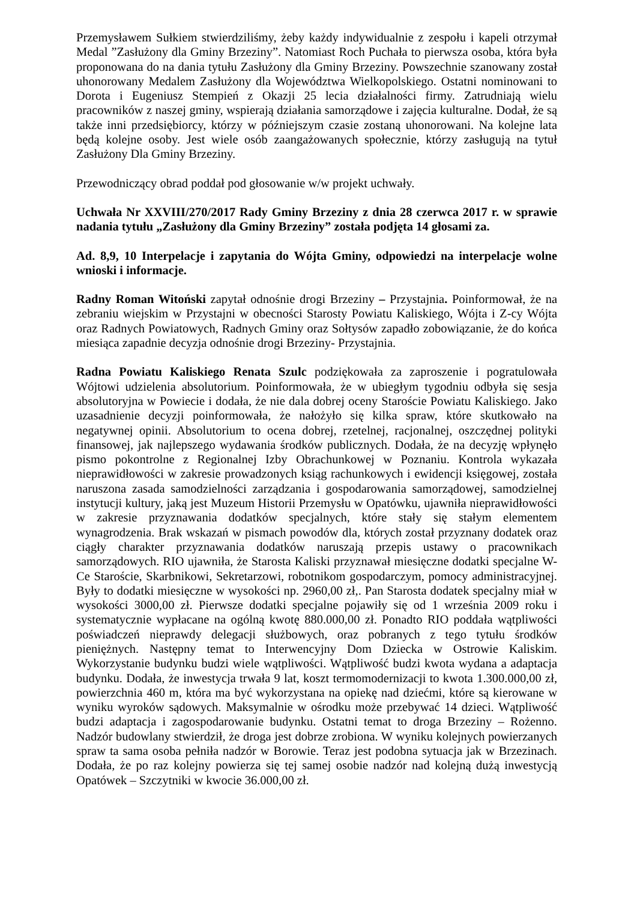Przemysławem Sułkiem stwierdziliśmy, żeby każdy indywidualnie z zespołu i kapeli otrzymał Medal ”Zasłużony dla Gminy Brzeziny”. Natomiast Roch Puchała to pierwsza osoba, która była proponowana do na dania tytułu Zasłużony dla Gminy Brzeziny. Powszechnie szanowany został uhonorowany Medalem Zasłużony dla Województwa Wielkopolskiego. Ostatni nominowani to Dorota i Eugeniusz Stempień z Okazji 25 lecia działalności firmy. Zatrudniają wielu pracowników z naszej gminy, wspierają działania samorządowe i zajęcia kulturalne. Dodał, że są także inni przedsiębiorcy, którzy w późniejszym czasie zostaną uhonorowani. Na kolejne lata będą kolejne osoby. Jest wiele osób zaangażowanych społecznie, którzy zasługują na tytuł Zasłużony Dla Gminy Brzeziny.
Przewodniczący obrad poddał pod głosowanie w/w projekt uchwały.
Uchwała Nr XXVIII/270/2017 Rady Gminy Brzeziny z dnia 28 czerwca 2017 r. w sprawie nadania tytułu „Zasłużony dla Gminy Brzeziny” została podjęta 14 głosami za.
Ad. 8,9, 10 Interpelacje i zapytania do Wójta Gminy, odpowiedzi na interpelacje wolne wnioski i informacje.
Radny Roman Witoński zapytał odnośnie drogi Brzeziny – Przystajnia. Poinformował, że na zebraniu wiejskim w Przystajni w obecności Starosty Powiatu Kaliskiego, Wójta i Z-cy Wójta oraz Radnych Powiatowych, Radnych Gminy oraz Sołtysów zapadło zobowiązanie, że do końca miesiąca zapadnie decyzja odnośnie drogi Brzeziny- Przystajnia.
Radna Powiatu Kaliskiego Renata Szulc podziękowała za zaproszenie i pogratulowała Wójtowi udzielenia absolutorium. Poinformowała, że w ubiegłym tygodniu odbyła się sesja absolutoryjna w Powiecie i dodała, że nie dala dobrej oceny Staroście Powiatu Kaliskiego. Jako uzasadnienie decyzji poinformowała, że nałożyło się kilka spraw, które skutkowało na negatywnej opinii. Absolutorium to ocena dobrej, rzetelnej, racjonalnej, oszczędnej polityki finansowej, jak najlepszego wydawania środków publicznych. Dodała, że na decyzję wpłynęło pismo pokontrolne z Regionalnej Izby Obrachunkowej w Poznaniu. Kontrola wykazała nieprawidłowości w zakresie prowadzonych ksiąg rachunkowych i ewidencji księgowej, została naruszona zasada samodzielności zarządzania i gospodarowania samorządowej, samodzielnej instytucji kultury, jaką jest Muzeum Historii Przemysłu w Opatówku, ujawniła nieprawidłowości w zakresie przyznawania dodatków specjalnych, które stały się stałym elementem wynagrodzenia. Brak wskazań w pismach powodów dla, których został przyznany dodatek oraz ciągły charakter przyznawania dodatków naruszają przepis ustawy o pracownikach samorządowych. RIO ujawniła, że Starosta Kaliski przyznawał miesięczne dodatki specjalne W- Ce Staroście, Skarbnikowi, Sekretarzowi, robotnikom gospodarczym, pomocy administracyjnej. Były to dodatki miesięczne w wysokości np. 2960,00 zł,. Pan Starosta dodatek specjalny miał w wysokości 3000,00 zł. Pierwsze dodatki specjalne pojawiły się od 1 września 2009 roku i systematycznie wypłacane na ogólną kwotę 880.000,00 zł. Ponadto RIO poddała wątpliwości poświadczeń nieprawdy delegacji służbowych, oraz pobranych z tego tytułu środków pieniężnych. Następny temat to Interwencyjny Dom Dziecka w Ostrowie Kaliskim. Wykorzystanie budynku budzi wiele wątpliwości. Wątpliwość budzi kwota wydana a adaptacja budynku. Dodała, że inwestycja trwała 9 lat, koszt termomodernizacji to kwota 1.300.000,00 zł, powierzchnia 460 m, która ma być wykorzystana na opiekę nad dziećmi, które są kierowane w wyniku wyroków sądowych. Maksymalnie w ośrodku może przebywać 14 dzieci. Wątpliwość budzi adaptacja i zagospodarowanie budynku. Ostatni temat to droga Brzeziny – Rożenno. Nadzór budowlany stwierdził, że droga jest dobrze zrobiona. W wyniku kolejnych powierzanych spraw ta sama osoba pełniła nadzór w Borowie. Teraz jest podobna sytuacja jak w Brzezinach. Dodała, że po raz kolejny powierza się tej samej osobie nadzór nad kolejną dużą inwestycją Opatówek – Szczytniki w kwocie 36.000,00 zł.